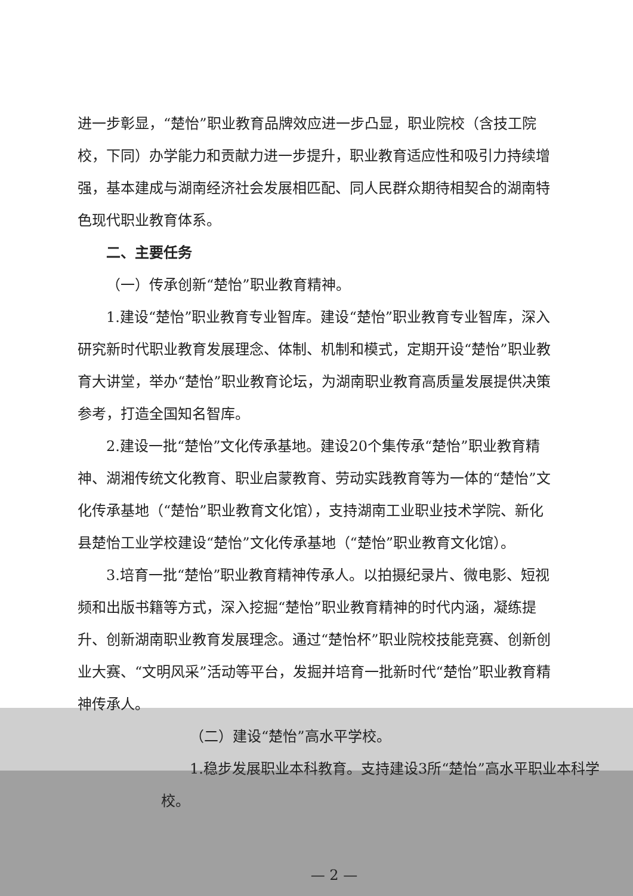进一步彰显，“楚怡”职业教育品牌效应进一步凸显，职业院校（含技工院校，下同）办学能力和贡献力进一步提升，职业教育适应性和吸引力持续增强，基本建成与湖南经济社会发展相匹配、同人民群众期待相契合的湖南特色现代职业教育体系。
二、主要任务
（一）传承创新“楚怡”职业教育精神。
1.建设“楚怡”职业教育专业智库。建设“楚怡”职业教育专业智库，深入研究新时代职业教育发展理念、体制、机制和模式，定期开设“楚怡”职业教育大讲堂，举办“楚怡”职业教育论坛，为湖南职业教育高质量发展提供决策参考，打造全国知名智库。
2.建设一批“楚怡”文化传承基地。建设20个集传承“楚怡”职业教育精神、湖湘传统文化教育、职业启蒙教育、劳动实践教育等为一体的“楚怡”文化传承基地（“楚怡”职业教育文化馆），支持湖南工业职业技术学院、新化县楚怡工业学校建设“楚怡”文化传承基地（“楚怡”职业教育文化馆）。
3.培育一批“楚怡”职业教育精神传承人。以拍摄纪录片、微电影、短视频和出版书籍等方式，深入挖掘“楚怡”职业教育精神的时代内涵，凝练提升、创新湖南职业教育发展理念。通过“楚怡杯”职业院校技能竞赛、创新创业大赛、“文明风采”活动等平台，发掘并培育一批新时代“楚怡”职业教育精神传承人。
（二）建设“楚怡”高水平学校。
1.稳步发展职业本科教育。支持建设3所“楚怡”高水平职业本科学校。
— 2 —